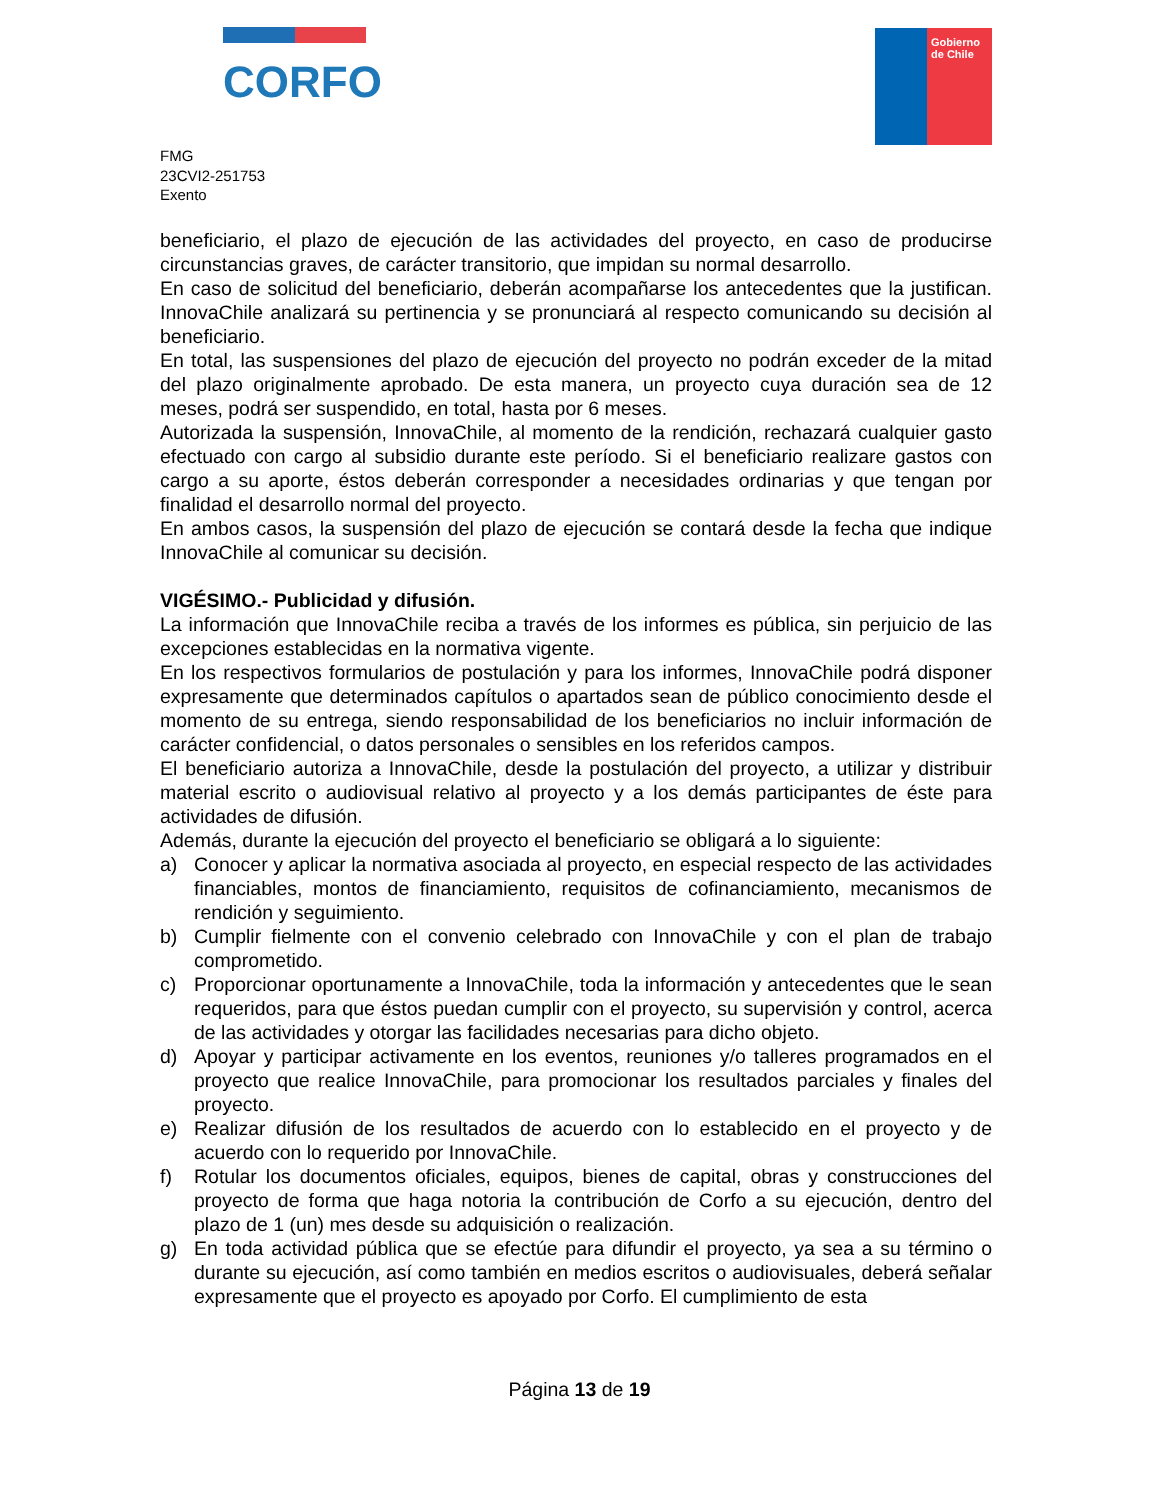CORFO
Gobierno
de Chile
FMG
23CVI2-251753
Exento
beneficiario, el plazo de ejecución de las actividades del proyecto, en caso de producirse circunstancias graves, de carácter transitorio, que impidan su normal desarrollo.
En caso de solicitud del beneficiario, deberán acompañarse los antecedentes que la justifican. InnovaChile analizará su pertinencia y se pronunciará al respecto comunicando su decisión al beneficiario.
En total, las suspensiones del plazo de ejecución del proyecto no podrán exceder de la mitad del plazo originalmente aprobado. De esta manera, un proyecto cuya duración sea de 12 meses, podrá ser suspendido, en total, hasta por 6 meses.
Autorizada la suspensión, InnovaChile, al momento de la rendición, rechazará cualquier gasto efectuado con cargo al subsidio durante este período. Si el beneficiario realizare gastos con cargo a su aporte, éstos deberán corresponder a necesidades ordinarias y que tengan por finalidad el desarrollo normal del proyecto.
En ambos casos, la suspensión del plazo de ejecución se contará desde la fecha que indique InnovaChile al comunicar su decisión.
VIGÉSIMO.- Publicidad y difusión.
La información que InnovaChile reciba a través de los informes es pública, sin perjuicio de las excepciones establecidas en la normativa vigente.
En los respectivos formularios de postulación y para los informes, InnovaChile podrá disponer expresamente que determinados capítulos o apartados sean de público conocimiento desde el momento de su entrega, siendo responsabilidad de los beneficiarios no incluir información de carácter confidencial, o datos personales o sensibles en los referidos campos.
El beneficiario autoriza a InnovaChile, desde la postulación del proyecto, a utilizar y distribuir material escrito o audiovisual relativo al proyecto y a los demás participantes de éste para actividades de difusión.
Además, durante la ejecución del proyecto el beneficiario se obligará a lo siguiente:
a) Conocer y aplicar la normativa asociada al proyecto, en especial respecto de las actividades financiables, montos de financiamiento, requisitos de cofinanciamiento, mecanismos de rendición y seguimiento.
b) Cumplir fielmente con el convenio celebrado con InnovaChile y con el plan de trabajo comprometido.
c) Proporcionar oportunamente a InnovaChile, toda la información y antecedentes que le sean requeridos, para que éstos puedan cumplir con el proyecto, su supervisión y control, acerca de las actividades y otorgar las facilidades necesarias para dicho objeto.
d) Apoyar y participar activamente en los eventos, reuniones y/o talleres programados en el proyecto que realice InnovaChile, para promocionar los resultados parciales y finales del proyecto.
e) Realizar difusión de los resultados de acuerdo con lo establecido en el proyecto y de acuerdo con lo requerido por InnovaChile.
f) Rotular los documentos oficiales, equipos, bienes de capital, obras y construcciones del proyecto de forma que haga notoria la contribución de Corfo a su ejecución, dentro del plazo de 1 (un) mes desde su adquisición o realización.
g) En toda actividad pública que se efectúe para difundir el proyecto, ya sea a su término o durante su ejecución, así como también en medios escritos o audiovisuales, deberá señalar expresamente que el proyecto es apoyado por Corfo. El cumplimiento de esta
Página 13 de 19